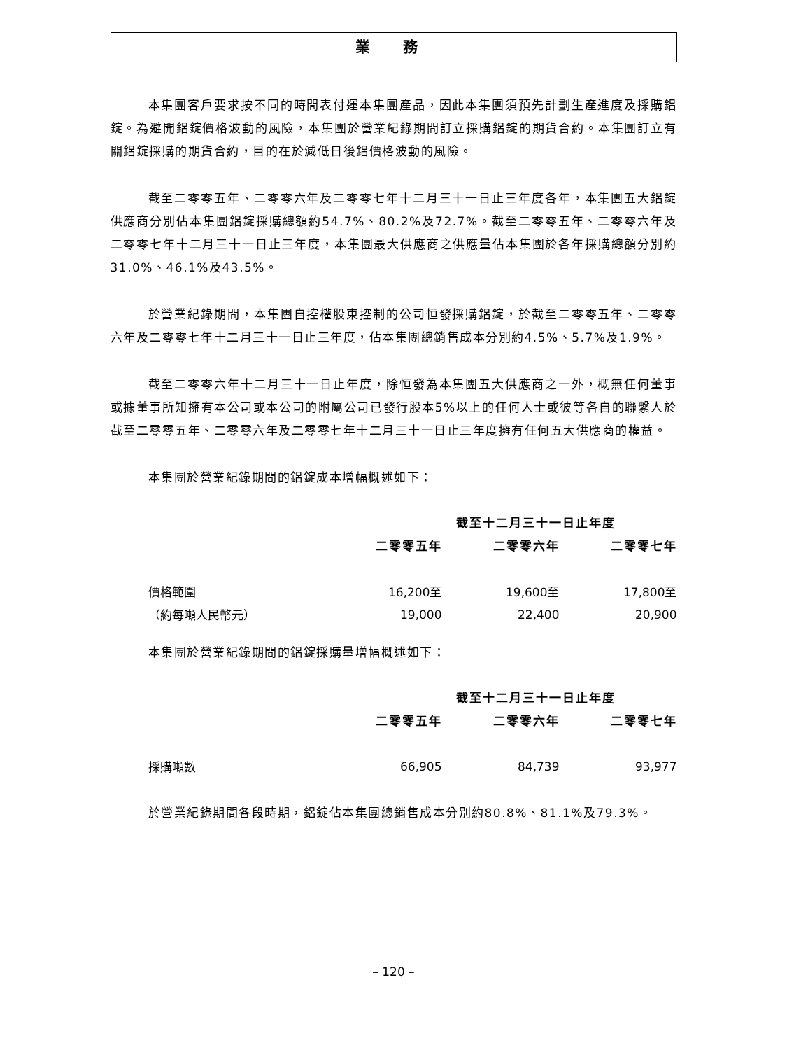業 務
本集團客戶要求按不同的時間表付運本集團產品，因此本集團須預先計劃生產進度及採購鋁錠。為避開鋁錠價格波動的風險，本集團於營業紀錄期間訂立採購鋁錠的期貨合約。本集團訂立有關鋁錠採購的期貨合約，目的在於減低日後鋁價格波動的風險。
截至二零零五年、二零零六年及二零零七年十二月三十一日止三年度各年，本集團五大鋁錠供應商分別佔本集團鋁錠採購總額約54.7%、80.2%及72.7%。截至二零零五年、二零零六年及二零零七年十二月三十一日止三年度，本集團最大供應商之供應量佔本集團於各年採購總額分別約31.0%、46.1%及43.5%。
於營業紀錄期間，本集團自控權股東控制的公司恒發採購鋁錠，於截至二零零五年、二零零六年及二零零七年十二月三十一日止三年度，佔本集團總銷售成本分別約4.5%、5.7%及1.9%。
截至二零零六年十二月三十一日止年度，除恒發為本集團五大供應商之一外，概無任何董事或據董事所知擁有本公司或本公司的附屬公司已發行股本5%以上的任何人士或彼等各自的聯繫人於截至二零零五年、二零零六年及二零零七年十二月三十一日止三年度擁有任何五大供應商的權益。
本集團於營業紀錄期間的鋁錠成本增幅概述如下：
| | 截至十二月三十一日止年度 | | |
| | 二零零五年 | 二零零六年 | 二零零七年 |
| 價格範圍 | 16,200至 | 19,600至 | 17,800至 |
| （約每噸人民幣元） | 19,000 | 22,400 | 20,900 |
本集團於營業紀錄期間的鋁錠採購量增幅概述如下：
| | 截至十二月三十一日止年度 | | |
| | 二零零五年 | 二零零六年 | 二零零七年 |
| 採購噸數 | 66,905 | 84,739 | 93,977 |
於營業紀錄期間各段時期，鋁錠佔本集團總銷售成本分別約80.8%、81.1%及79.3%。
– 120 –